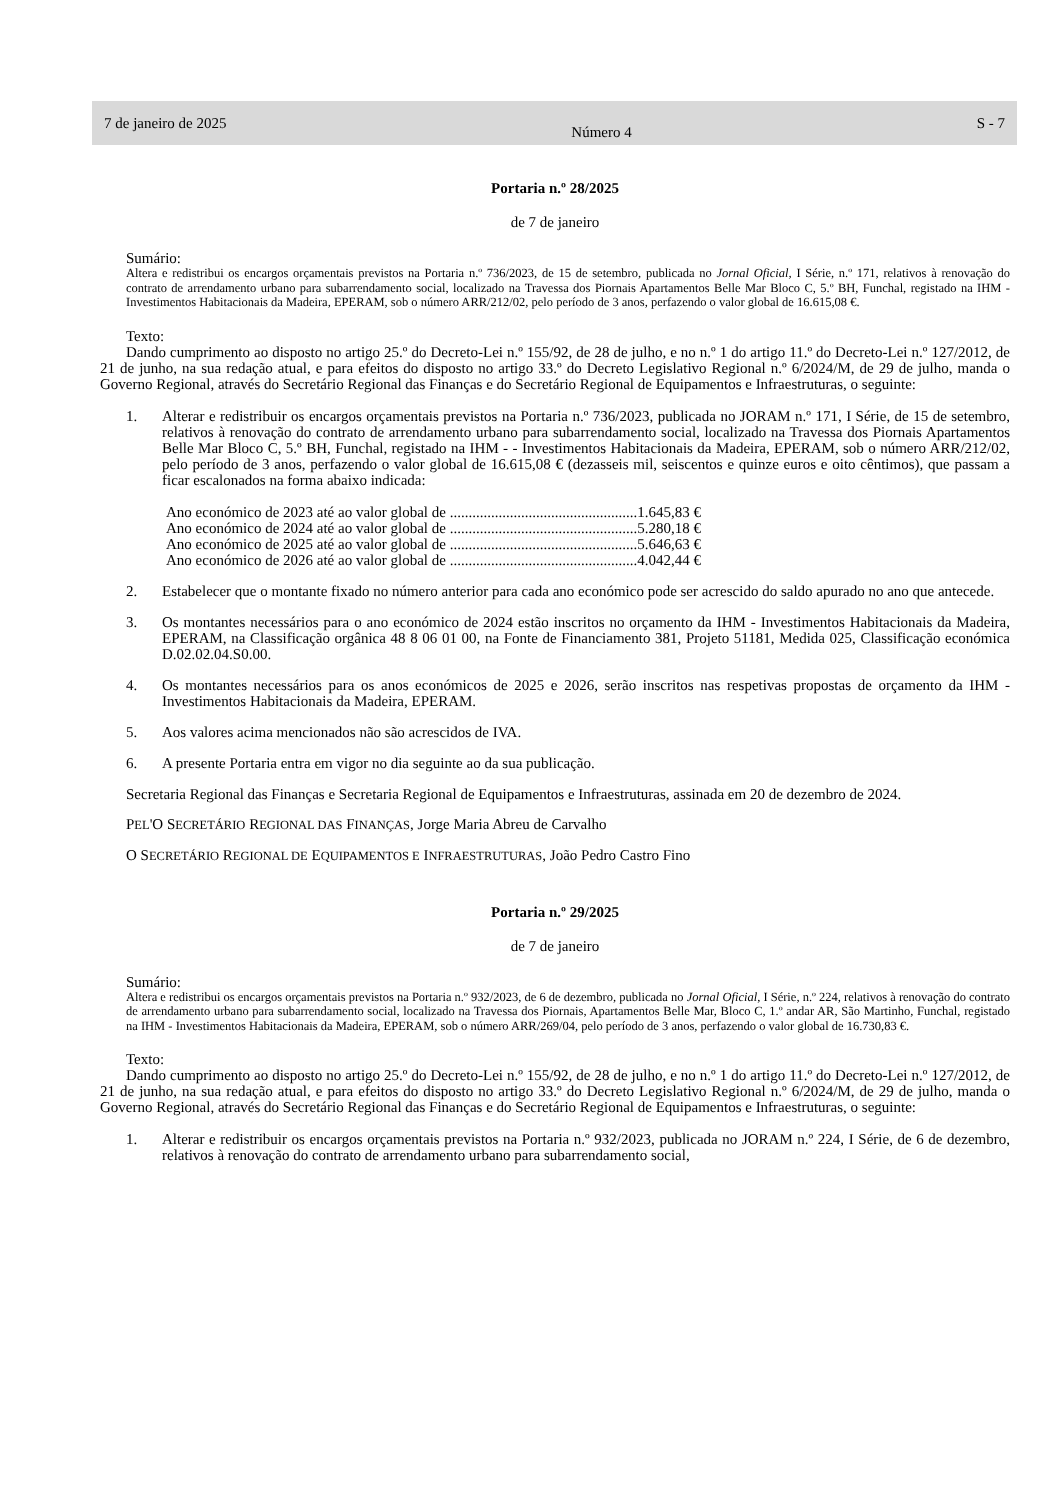7 de janeiro de 2025
Número 4
S - 7
Portaria n.º 28/2025
de 7 de janeiro
Sumário:
Altera e redistribui os encargos orçamentais previstos na Portaria n.º 736/2023, de 15 de setembro, publicada no Jornal Oficial, I Série, n.º 171, relativos à renovação do contrato de arrendamento urbano para subarrendamento social, localizado na Travessa dos Piornais Apartamentos Belle Mar Bloco C, 5.º BH, Funchal, registado na IHM - Investimentos Habitacionais da Madeira, EPERAM, sob o número ARR/212/02, pelo período de 3 anos, perfazendo o valor global de 16.615,08 €.
Texto:
Dando cumprimento ao disposto no artigo 25.º do Decreto-Lei n.º 155/92, de 28 de julho, e no n.º 1 do artigo 11.º do Decreto-Lei n.º 127/2012, de 21 de junho, na sua redação atual, e para efeitos do disposto no artigo 33.º do Decreto Legislativo Regional n.º 6/2024/M, de 29 de julho, manda o Governo Regional, através do Secretário Regional das Finanças e do Secretário Regional de Equipamentos e Infraestruturas, o seguinte:
1. Alterar e redistribuir os encargos orçamentais previstos na Portaria n.º 736/2023, publicada no JORAM n.º 171, I Série, de 15 de setembro, relativos à renovação do contrato de arrendamento urbano para subarrendamento social, localizado na Travessa dos Piornais Apartamentos Belle Mar Bloco C, 5.º BH, Funchal, registado na IHM - - Investimentos Habitacionais da Madeira, EPERAM, sob o número ARR/212/02, pelo período de 3 anos, perfazendo o valor global de 16.615,08 € (dezasseis mil, seiscentos e quinze euros e oito cêntimos), que passam a ficar escalonados na forma abaixo indicada:
Ano económico de 2023 até ao valor global de ..................................................1.645,83 €
Ano económico de 2024 até ao valor global de ..................................................5.280,18 €
Ano económico de 2025 até ao valor global de ..................................................5.646,63 €
Ano económico de 2026 até ao valor global de ..................................................4.042,44 €
2. Estabelecer que o montante fixado no número anterior para cada ano económico pode ser acrescido do saldo apurado no ano que antecede.
3. Os montantes necessários para o ano económico de 2024 estão inscritos no orçamento da IHM - Investimentos Habitacionais da Madeira, EPERAM, na Classificação orgânica 48 8 06 01 00, na Fonte de Financiamento 381, Projeto 51181, Medida 025, Classificação económica D.02.02.04.S0.00.
4. Os montantes necessários para os anos económicos de 2025 e 2026, serão inscritos nas respetivas propostas de orçamento da IHM - Investimentos Habitacionais da Madeira, EPERAM.
5. Aos valores acima mencionados não são acrescidos de IVA.
6. A presente Portaria entra em vigor no dia seguinte ao da sua publicação.
Secretaria Regional das Finanças e Secretaria Regional de Equipamentos e Infraestruturas, assinada em 20 de dezembro de 2024.
PEL'O SECRETÁRIO REGIONAL DAS FINANÇAS, Jorge Maria Abreu de Carvalho
O SECRETÁRIO REGIONAL DE EQUIPAMENTOS E INFRAESTRUTURAS, João Pedro Castro Fino
Portaria n.º 29/2025
de 7 de janeiro
Sumário:
Altera e redistribui os encargos orçamentais previstos na Portaria n.º 932/2023, de 6 de dezembro, publicada no Jornal Oficial, I Série, n.º 224, relativos à renovação do contrato de arrendamento urbano para subarrendamento social, localizado na Travessa dos Piornais, Apartamentos Belle Mar, Bloco C, 1.º andar AR, São Martinho, Funchal, registado na IHM - Investimentos Habitacionais da Madeira, EPERAM, sob o número ARR/269/04, pelo período de 3 anos, perfazendo o valor global de 16.730,83 €.
Texto:
Dando cumprimento ao disposto no artigo 25.º do Decreto-Lei n.º 155/92, de 28 de julho, e no n.º 1 do artigo 11.º do Decreto-Lei n.º 127/2012, de 21 de junho, na sua redação atual, e para efeitos do disposto no artigo 33.º do Decreto Legislativo Regional n.º 6/2024/M, de 29 de julho, manda o Governo Regional, através do Secretário Regional das Finanças e do Secretário Regional de Equipamentos e Infraestruturas, o seguinte:
1. Alterar e redistribuir os encargos orçamentais previstos na Portaria n.º 932/2023, publicada no JORAM n.º 224, I Série, de 6 de dezembro, relativos à renovação do contrato de arrendamento urbano para subarrendamento social,